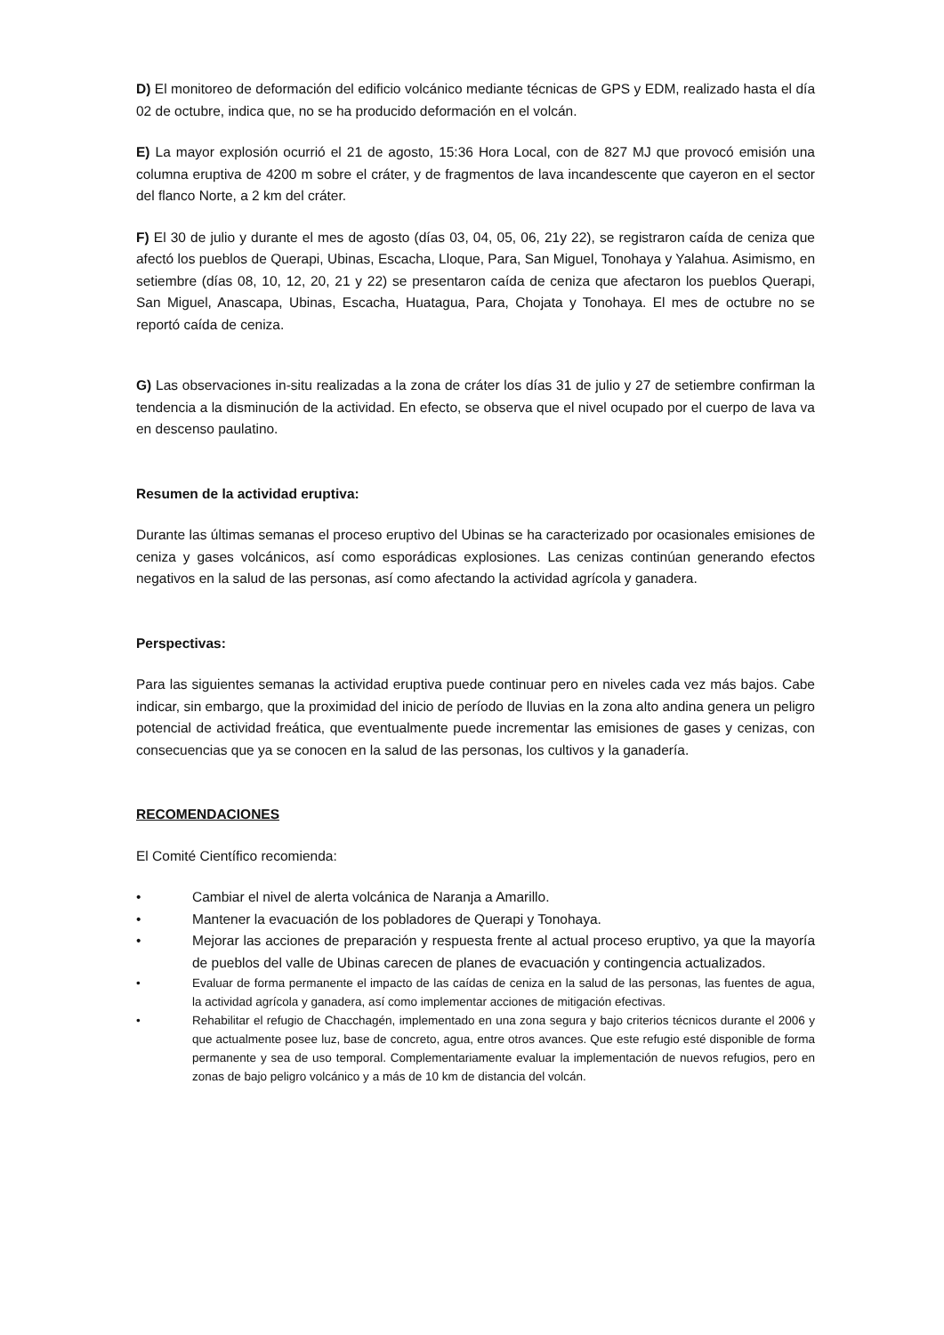D) El monitoreo de deformación del edificio volcánico mediante técnicas de GPS y EDM, realizado hasta el día 02 de octubre, indica que, no se ha producido deformación en el volcán.
E) La mayor explosión ocurrió el 21 de agosto, 15:36 Hora Local, con de 827 MJ que provocó emisión una columna eruptiva de 4200 m sobre el cráter, y de fragmentos de lava incandescente que cayeron en el sector del flanco Norte, a 2 km del cráter.
F) El 30 de julio y durante el mes de agosto (días 03, 04, 05, 06, 21y 22), se registraron caída de ceniza que afectó los pueblos de Querapi, Ubinas, Escacha, Lloque, Para, San Miguel, Tonohaya y Yalahua. Asimismo, en setiembre (días 08, 10, 12, 20, 21 y 22) se presentaron caída de ceniza que afectaron los pueblos Querapi, San Miguel, Anascapa, Ubinas, Escacha, Huatagua, Para, Chojata y Tonohaya. El mes de octubre no se reportó caída de ceniza.
G) Las observaciones in-situ realizadas a la zona de cráter los días 31 de julio y 27 de setiembre confirman la tendencia a la disminución de la actividad. En efecto, se observa que el nivel ocupado por el cuerpo de lava va en descenso paulatino.
Resumen de la actividad eruptiva:
Durante las últimas semanas el proceso eruptivo del Ubinas se ha caracterizado por ocasionales emisiones de ceniza y gases volcánicos, así como esporádicas explosiones. Las cenizas continúan generando efectos negativos en la salud de las personas, así como afectando la actividad agrícola y ganadera.
Perspectivas:
Para las siguientes semanas la actividad eruptiva puede continuar pero en niveles cada vez más bajos. Cabe indicar, sin embargo, que la proximidad del inicio de período de lluvias en la zona alto andina genera un peligro potencial de actividad freática, que eventualmente puede incrementar las emisiones de gases y cenizas, con consecuencias que ya se conocen en la salud de las personas, los cultivos y la ganadería.
RECOMENDACIONES
El Comité Científico recomienda:
• Cambiar el nivel de alerta volcánica de Naranja a Amarillo.
• Mantener la evacuación de los pobladores de Querapi y Tonohaya.
• Mejorar las acciones de preparación y respuesta frente al actual proceso eruptivo, ya que la mayoría de pueblos del valle de Ubinas carecen de planes de evacuación y contingencia actualizados.
• Evaluar de forma permanente el impacto de las caídas de ceniza en la salud de las personas, las fuentes de agua, la actividad agrícola y ganadera, así como implementar acciones de mitigación efectivas.
• Rehabilitar el refugio de Chacchagén, implementado en una zona segura y bajo criterios técnicos durante el 2006 y que actualmente posee luz, base de concreto, agua, entre otros avances. Que este refugio esté disponible de forma permanente y sea de uso temporal. Complementariamente evaluar la implementación de nuevos refugios, pero en zonas de bajo peligro volcánico y a más de 10 km de distancia del volcán.